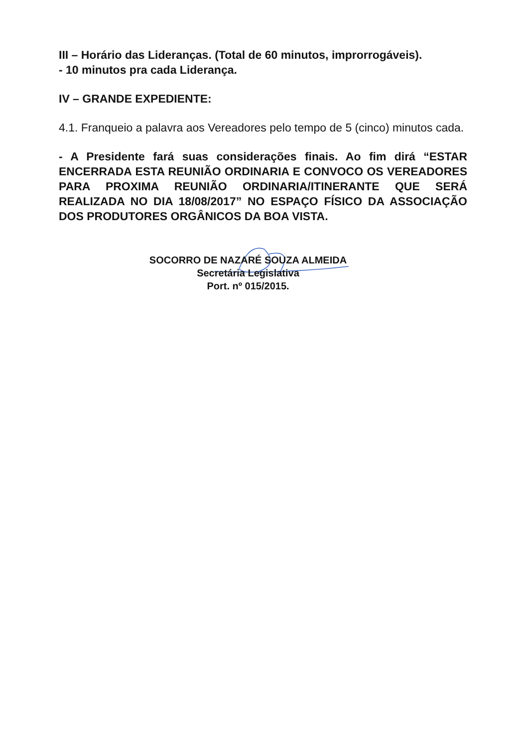III – Horário das Lideranças. (Total de 60 minutos, improrrogáveis).
- 10 minutos pra cada Liderança.
IV – GRANDE EXPEDIENTE:
4.1. Franqueio a palavra aos Vereadores pelo tempo de 5 (cinco) minutos cada.
- A Presidente fará suas considerações finais. Ao fim dirá “ESTAR ENCERRADA ESTA REUNIÃO ORDINARIA E CONVOCO OS VEREADORES PARA PROXIMA REUNIÃO ORDINARIA/ITINERANTE QUE SERÁ REALIZADA NO DIA 18/08/2017” NO ESPAÇO FÍSICO DA ASSOCIAÇÃO DOS PRODUTORES ORGÂNICOS DA BOA VISTA.
SOCORRO DE NAZARÉ SOUZA ALMEIDA
Secretária Legislativa
Port. nº 015/2015.